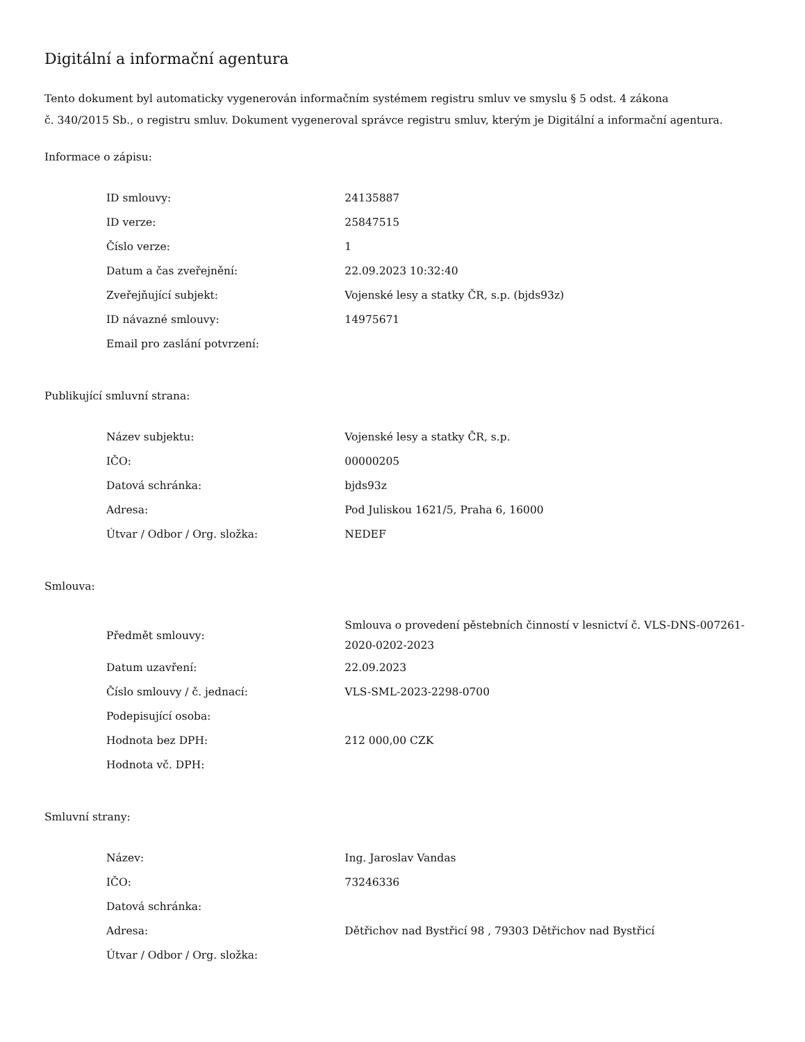Digitální a informační agentura
Tento dokument byl automaticky vygenerován informačním systémem registru smluv ve smyslu § 5 odst. 4 zákona
č. 340/2015 Sb., o registru smluv. Dokument vygeneroval správce registru smluv, kterým je Digitální a informační agentura.
Informace o zápisu:
| ID smlouvy: | 24135887 |
| ID verze: | 25847515 |
| Číslo verze: | 1 |
| Datum a čas zveřejnění: | 22.09.2023 10:32:40 |
| Zveřejňující subjekt: | Vojenské lesy a statky ČR, s.p. (bjds93z) |
| ID návazné smlouvy: | 14975671 |
| Email pro zaslání potvrzení: | |
Publikující smluvní strana:
| Název subjektu: | Vojenské lesy a statky ČR, s.p. |
| IČO: | 00000205 |
| Datová schránka: | bjds93z |
| Adresa: | Pod Juliskou 1621/5, Praha 6, 16000 |
| Útvar / Odbor / Org. složka: | NEDEF |
Smlouva:
| Předmět smlouvy: | Smlouva o provedení pěstebních činností v lesnictví č. VLS-DNS-007261-2020-0202-2023 |
| Datum uzavření: | 22.09.2023 |
| Číslo smlouvy / č. jednací: | VLS-SML-2023-2298-0700 |
| Podepisující osoba: | |
| Hodnota bez DPH: | 212 000,00 CZK |
| Hodnota vč. DPH: | |
Smluvní strany:
| Název: | Ing. Jaroslav Vandas |
| IČO: | 73246336 |
| Datová schránka: | |
| Adresa: | Dětřichov nad Bystřicí 98 , 79303 Dětřichov nad Bystřicí |
| Útvar / Odbor / Org. složka: | |